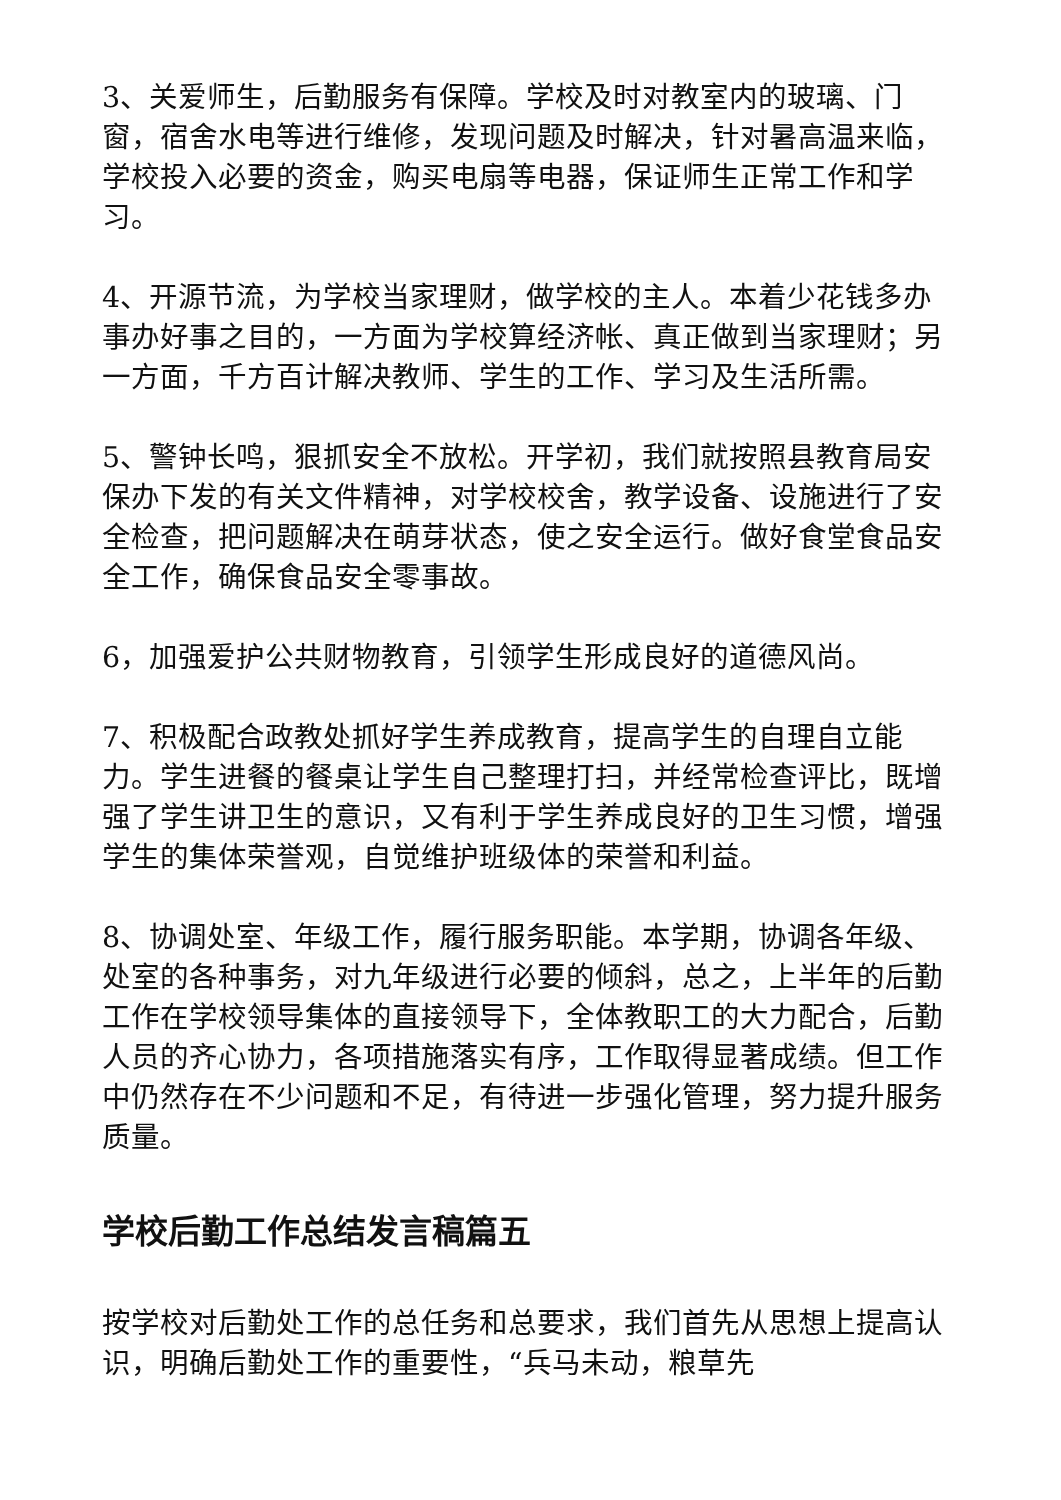3、关爱师生，后勤服务有保障。学校及时对教室内的玻璃、门窗，宿舍水电等进行维修，发现问题及时解决，针对暑高温来临，学校投入必要的资金，购买电扇等电器，保证师生正常工作和学习。
4、开源节流，为学校当家理财，做学校的主人。本着少花钱多办事办好事之目的，一方面为学校算经济帐、真正做到当家理财；另一方面，千方百计解决教师、学生的工作、学习及生活所需。
5、警钟长鸣，狠抓安全不放松。开学初，我们就按照县教育局安保办下发的有关文件精神，对学校校舍，教学设备、设施进行了安全检查，把问题解决在萌芽状态，使之安全运行。做好食堂食品安全工作，确保食品安全零事故。
6，加强爱护公共财物教育，引领学生形成良好的道德风尚。
7、积极配合政教处抓好学生养成教育，提高学生的自理自立能力。学生进餐的餐桌让学生自己整理打扫，并经常检查评比，既增强了学生讲卫生的意识，又有利于学生养成良好的卫生习惯，增强学生的集体荣誉观，自觉维护班级体的荣誉和利益。
8、协调处室、年级工作，履行服务职能。本学期，协调各年级、处室的各种事务，对九年级进行必要的倾斜，总之，上半年的后勤工作在学校领导集体的直接领导下，全体教职工的大力配合，后勤人员的齐心协力，各项措施落实有序，工作取得显著成绩。但工作中仍然存在不少问题和不足，有待进一步强化管理，努力提升服务质量。
学校后勤工作总结发言稿篇五
按学校对后勤处工作的总任务和总要求，我们首先从思想上提高认识，明确后勤处工作的重要性，“兵马未动，粮草先